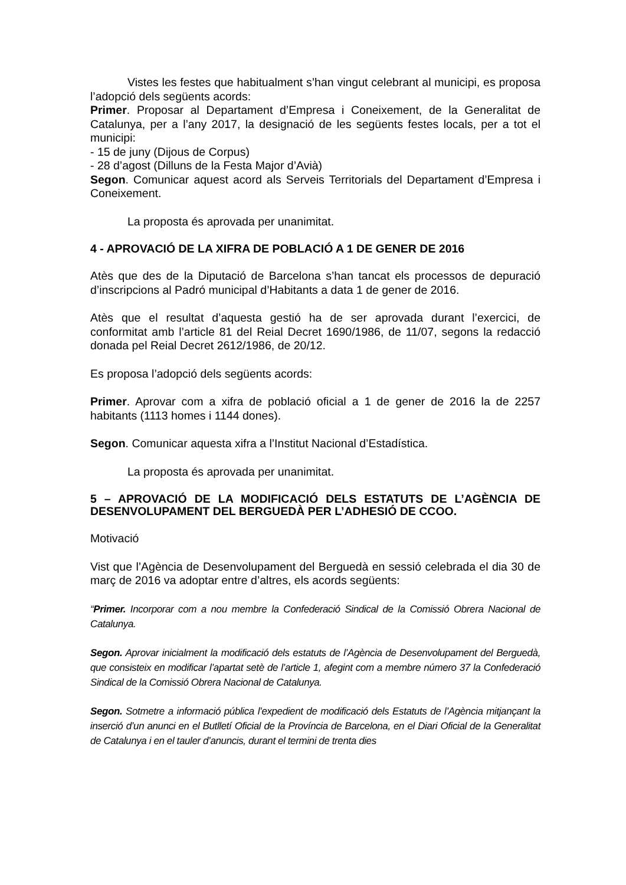Vistes les festes que habitualment s’han vingut celebrant al municipi, es proposa l’adopció dels següents acords:
Primer. Proposar al Departament d’Empresa i Coneixement, de la Generalitat de Catalunya, per a l’any 2017, la designació de les següents festes locals, per a tot el municipi:
- 15 de juny (Dijous de Corpus)
- 28 d’agost (Dilluns de la Festa Major d’Avià)
Segon. Comunicar aquest acord als Serveis Territorials del Departament d’Empresa i Coneixement.
La proposta és aprovada per unanimitat.
4 - APROVACIÓ DE LA XIFRA DE POBLACIÓ A 1 DE GENER DE 2016
Atès que des de la Diputació de Barcelona s’han tancat els processos de depuració d’inscripcions al Padró municipal d’Habitants a data 1 de gener de 2016.
Atès que el resultat d’aquesta gestió ha de ser aprovada durant l’exercici, de conformitat amb l’article 81 del Reial Decret 1690/1986, de 11/07, segons la redacció donada pel Reial Decret 2612/1986, de 20/12.
Es proposa l’adopció dels següents acords:
Primer. Aprovar com a xifra de població oficial a 1 de gener de 2016 la de 2257 habitants (1113 homes i 1144 dones).
Segon. Comunicar aquesta xifra a l’Institut Nacional d’Estadística.
La proposta és aprovada per unanimitat.
5 – APROVACIÓ DE LA MODIFICACIÓ DELS ESTATUTS DE L’AGÈNCIA DE DESENVOLUPAMENT DEL BERGUEDÀ PER L’ADHESIÓ DE CCOO.
Motivació
Vist que l’Agència de Desenvolupament del Berguedà en sessió celebrada el dia 30 de març de 2016 va adoptar entre d’altres, els acords següents:
“Primer. Incorporar com a nou membre la Confederació Sindical de la Comissió Obrera Nacional de Catalunya.
Segon. Aprovar inicialment la modificació dels estatuts de l’Agència de Desenvolupament del Berguedà, que consisteix en modificar l’apartat setè de l’article 1, afegint com a membre número 37 la Confederació Sindical de la Comissió Obrera Nacional de Catalunya.
Segon. Sotmetre a informació pública l’expedient de modificació dels Estatuts de l’Agència mitjançant la inserció d’un anunci en el Butlletí Oficial de la Província de Barcelona, en el Diari Oficial de la Generalitat de Catalunya i en el tauler d’anuncis, durant el termini de trenta dies